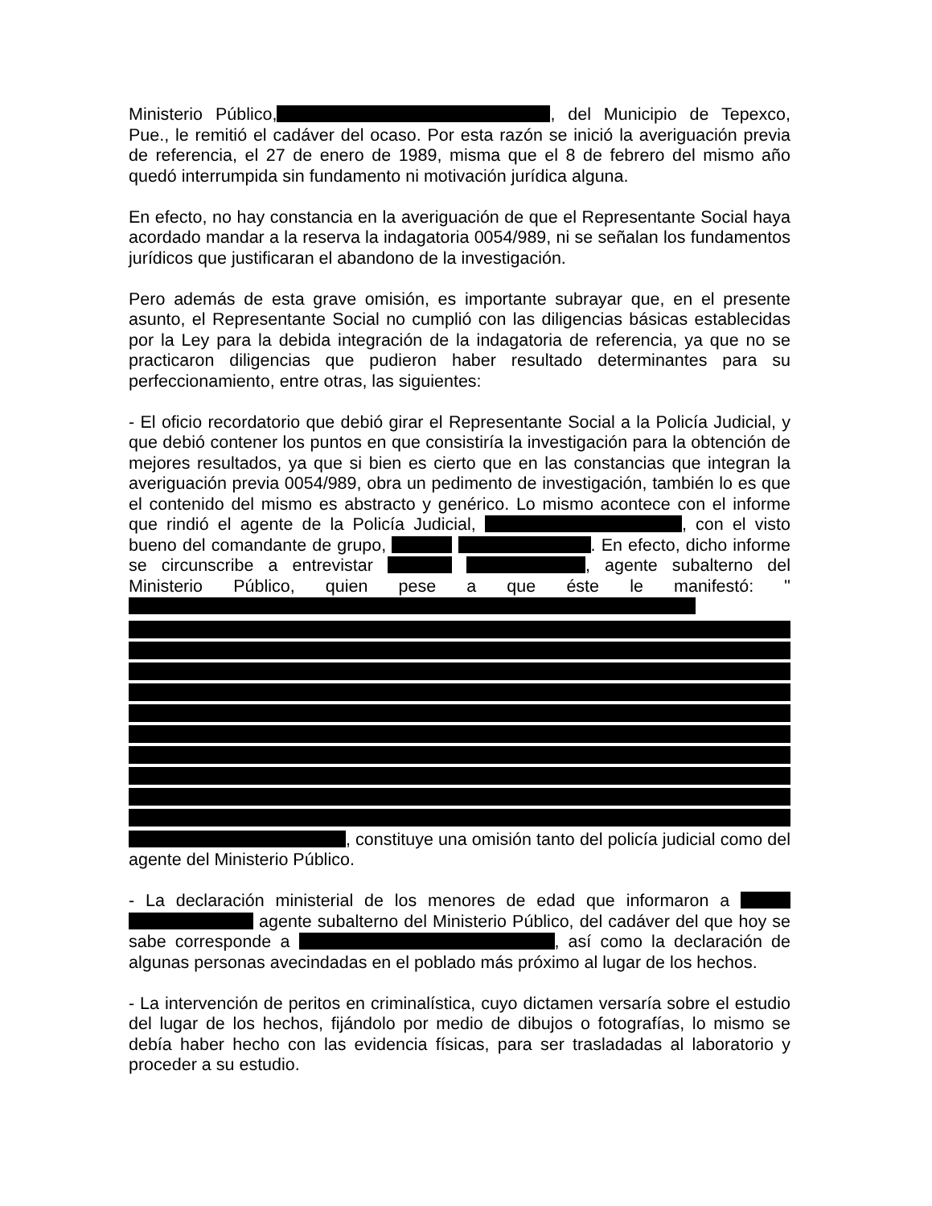Ministerio Público, , del Municipio de Tepexco, Pue., le remitió el cadáver del ocaso. Por esta razón se inició la averiguación previa de referencia, el 27 de enero de 1989, misma que el 8 de febrero del mismo año quedó interrumpida sin fundamento ni motivación jurídica alguna.
En efecto, no hay constancia en la averiguación de que el Representante Social haya acordado mandar a la reserva la indagatoria 0054/989, ni se señalan los fundamentos jurídicos que justificaran el abandono de la investigación.
Pero además de esta grave omisión, es importante subrayar que, en el presente asunto, el Representante Social no cumplió con las diligencias básicas establecidas por la Ley para la debida integración de la indagatoria de referencia, ya que no se practicaron diligencias que pudieron haber resultado determinantes para su perfeccionamiento, entre otras, las siguientes:
- El oficio recordatorio que debió girar el Representante Social a la Policía Judicial, y que debió contener los puntos en que consistiría la investigación para la obtención de mejores resultados, ya que si bien es cierto que en las constancias que integran la averiguación previa 0054/989, obra un pedimento de investigación, también lo es que el contenido del mismo es abstracto y genérico. Lo mismo acontece con el informe que rindió el agente de la Policía Judicial, , con el visto bueno del comandante de grupo, . En efecto, dicho informe se circunscribe a entrevistar , agente subalterno del Ministerio Público, quien pese a que éste le manifestó: " , constituye una omisión tanto del policía judicial como del agente del Ministerio Público.
- La declaración ministerial de los menores de edad que informaron a agente subalterno del Ministerio Público, del cadáver del que hoy se sabe corresponde a , así como la declaración de algunas personas avecindadas en el poblado más próximo al lugar de los hechos.
- La intervención de peritos en criminalística, cuyo dictamen versaría sobre el estudio del lugar de los hechos, fijándolo por medio de dibujos o fotografías, lo mismo se debía haber hecho con las evidencia físicas, para ser trasladadas al laboratorio y proceder a su estudio.